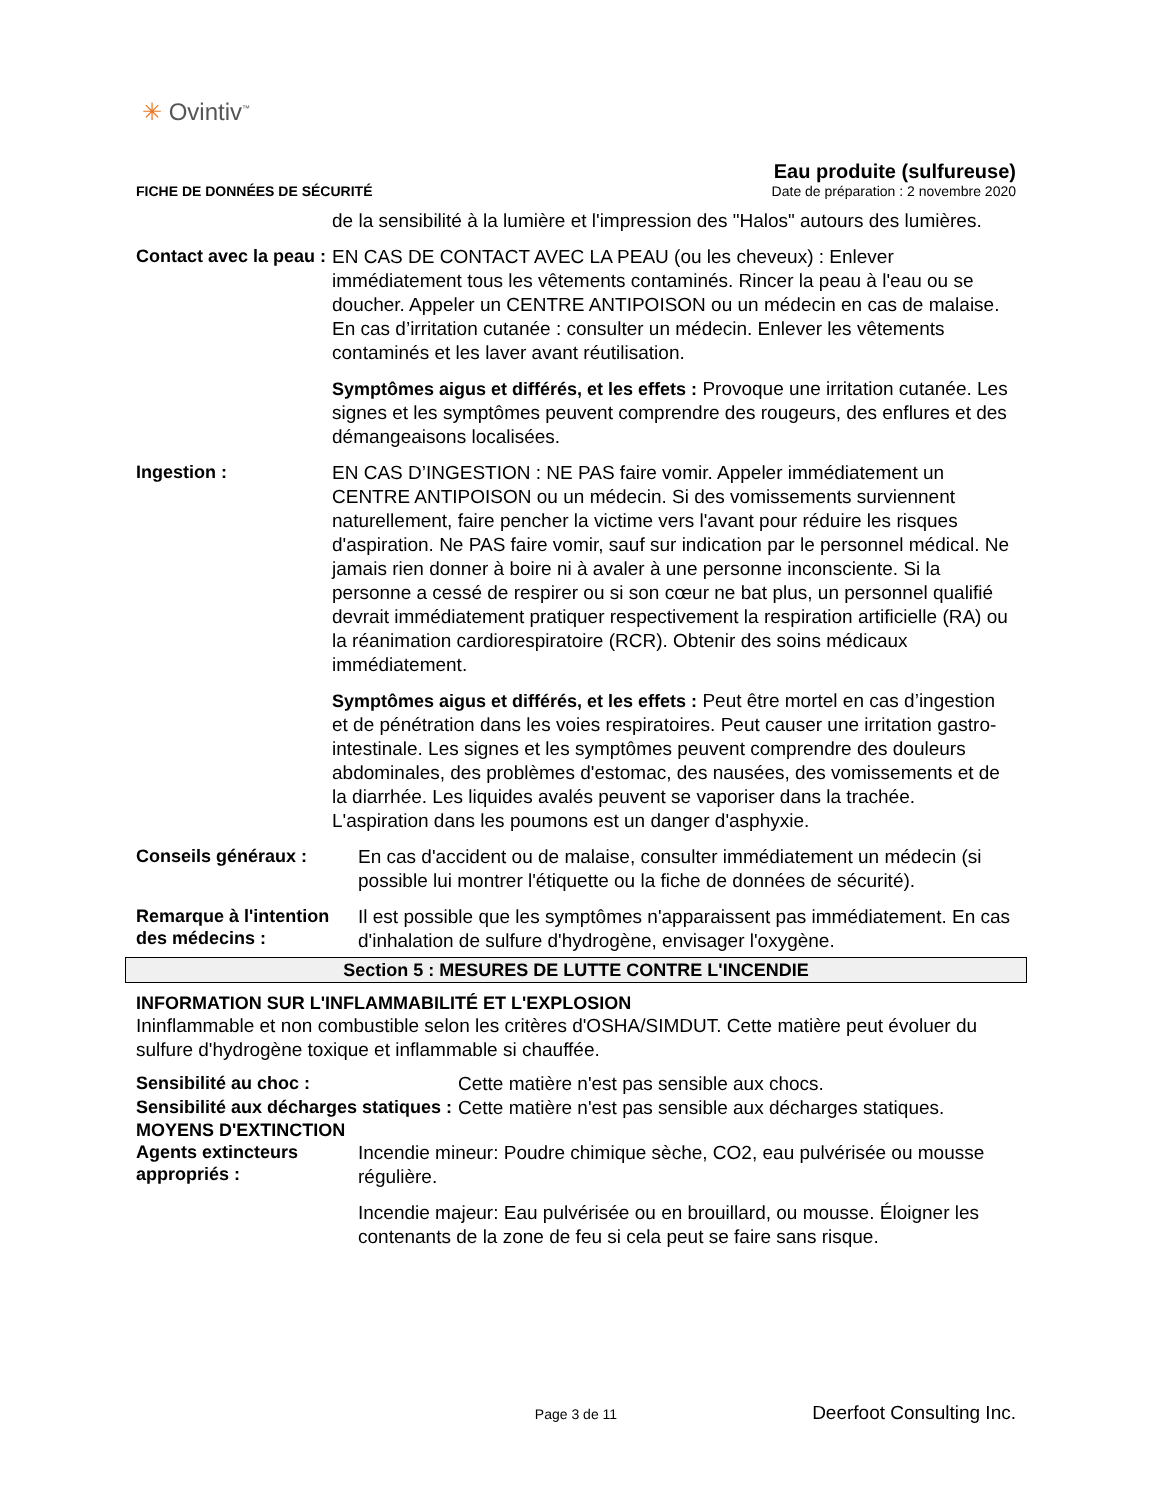✳ Ovintiv<sup>™</sup>
Eau produite (sulfureuse)
FICHE DE DONNÉES DE SÉCURITÉ Date de préparation : 2 novembre 2020
de la sensibilité à la lumière et l'impression des "Halos" autours des lumières.
Contact avec la peau :
EN CAS DE CONTACT AVEC LA PEAU (ou les cheveux) : Enlever immédiatement tous les vêtements contaminés. Rincer la peau à l'eau ou se doucher. Appeler un CENTRE ANTIPOISON ou un médecin en cas de malaise. En cas d’irritation cutanée : consulter un médecin. Enlever les vêtements contaminés et les laver avant réutilisation.
Symptômes aigus et différés, et les effets : Provoque une irritation cutanée. Les signes et les symptômes peuvent comprendre des rougeurs, des enflures et des démangeaisons localisées.
Ingestion :
EN CAS D’INGESTION : NE PAS faire vomir. Appeler immédiatement un CENTRE ANTIPOISON ou un médecin. Si des vomissements surviennent naturellement, faire pencher la victime vers l'avant pour réduire les risques d'aspiration. Ne PAS faire vomir, sauf sur indication par le personnel médical. Ne jamais rien donner à boire ni à avaler à une personne inconsciente. Si la personne a cessé de respirer ou si son cœur ne bat plus, un personnel qualifié devrait immédiatement pratiquer respectivement la respiration artificielle (RA) ou la réanimation cardiorespiratoire (RCR). Obtenir des soins médicaux immédiatement.
Symptômes aigus et différés, et les effets : Peut être mortel en cas d’ingestion et de pénétration dans les voies respiratoires. Peut causer une irritation gastro-intestinale. Les signes et les symptômes peuvent comprendre des douleurs abdominales, des problèmes d'estomac, des nausées, des vomissements et de la diarrhée. Les liquides avalés peuvent se vaporiser dans la trachée. L'aspiration dans les poumons est un danger d'asphyxie.
Conseils généraux :
En cas d'accident ou de malaise, consulter immédiatement un médecin (si possible lui montrer l'étiquette ou la fiche de données de sécurité).
Remarque à l'intention des médecins :
Il est possible que les symptômes n'apparaissent pas immédiatement. En cas d'inhalation de sulfure d'hydrogène, envisager l'oxygène.
Section 5 : MESURES DE LUTTE CONTRE L'INCENDIE
INFORMATION SUR L'INFLAMMABILITÉ ET L'EXPLOSION
Ininflammable et non combustible selon les critères d'OSHA/SIMDUT. Cette matière peut évoluer du sulfure d'hydrogène toxique et inflammable si chauffée.
Sensibilité au choc :
Cette matière n'est pas sensible aux chocs.
Sensibilité aux décharges statiques :
Cette matière n'est pas sensible aux décharges statiques.
MOYENS D'EXTINCTION
Agents extincteurs appropriés :
Incendie mineur: Poudre chimique sèche, CO2, eau pulvérisée ou mousse régulière.
Incendie majeur: Eau pulvérisée ou en brouillard, ou mousse. Éloigner les contenants de la zone de feu si cela peut se faire sans risque.
Page 3 de 11 Deerfoot Consulting Inc.